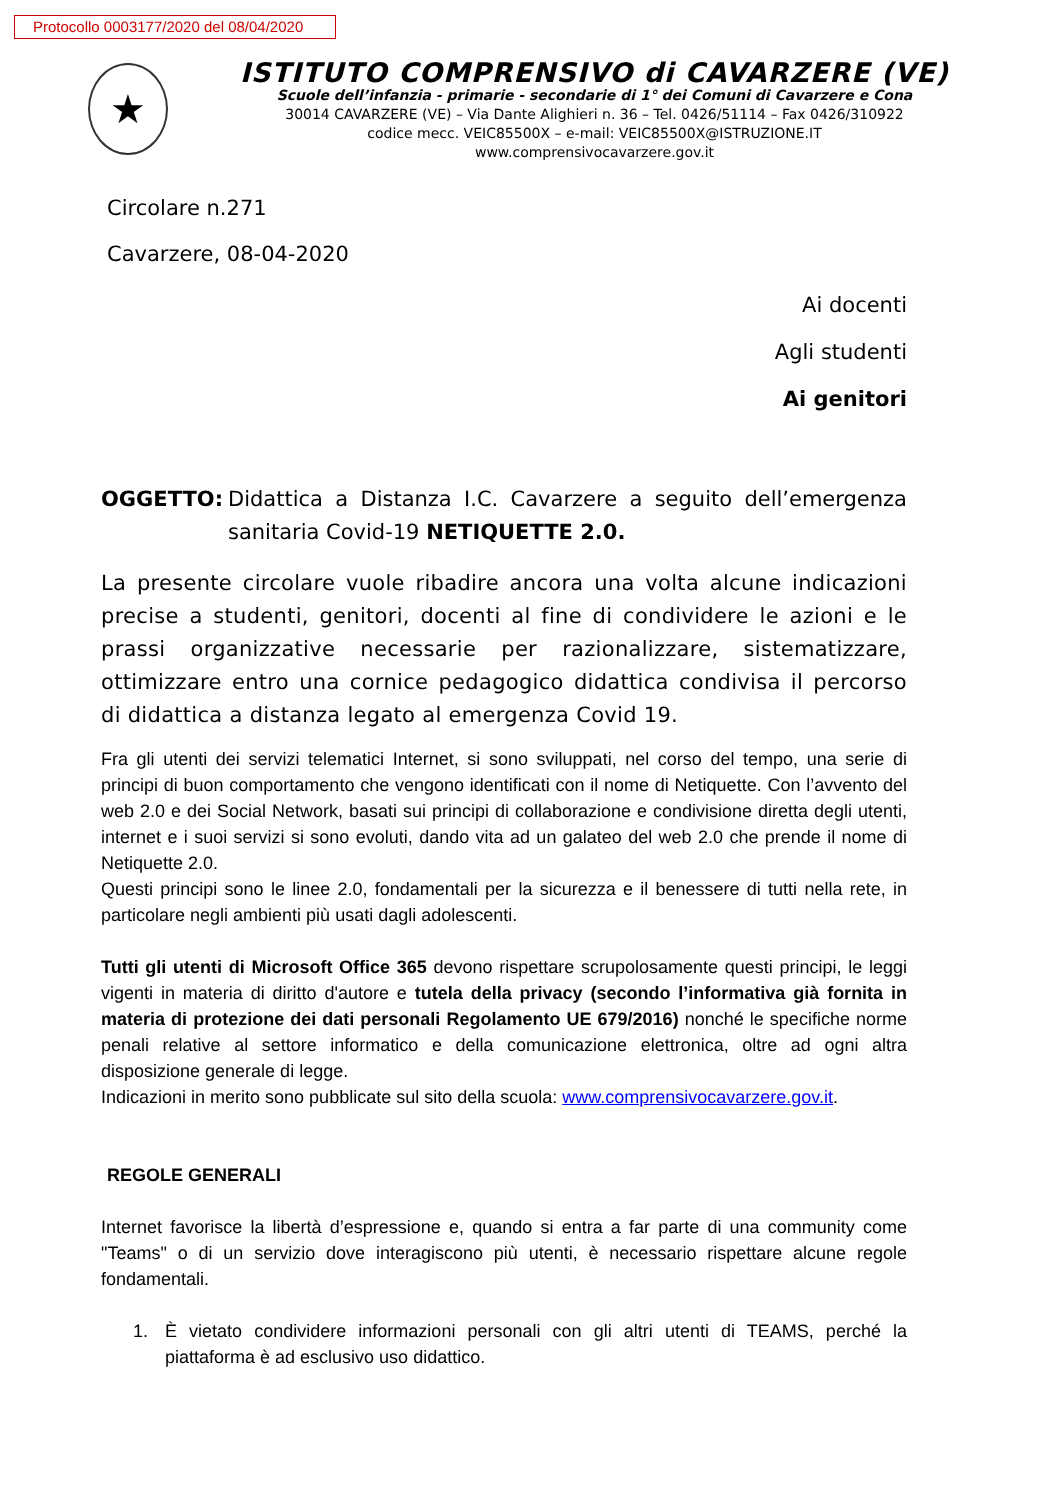Protocollo 0003177/2020 del 08/04/2020
★
ISTITUTO COMPRENSIVO di CAVARZERE (VE)
Scuole dell’infanzia - primarie - secondarie di 1° dei Comuni di Cavarzere e Cona
30014 CAVARZERE (VE) – Via Dante Alighieri n. 36 – Tel. 0426/51114 – Fax 0426/310922
codice mecc. VEIC85500X – e-mail: VEIC85500X@ISTRUZIONE.IT
www.comprensivocavarzere.gov.it
Circolare n.271
Cavarzere, 08-04-2020
Ai docenti
Agli studenti
Ai genitori
OGGETTO: Didattica a Distanza I.C. Cavarzere a seguito dell’emergenza sanitaria Covid-19 NETIQUETTE 2.0.
La presente circolare vuole ribadire ancora una volta alcune indicazioni precise a studenti, genitori, docenti al fine di condividere le azioni e le prassi organizzative necessarie per razionalizzare, sistematizzare, ottimizzare entro una cornice pedagogico didattica condivisa il percorso di didattica a distanza legato al emergenza Covid 19.
Fra gli utenti dei servizi telematici Internet, si sono sviluppati, nel corso del tempo, una serie di principi di buon comportamento che vengono identificati con il nome di Netiquette. Con l’avvento del web 2.0 e dei Social Network, basati sui principi di collaborazione e condivisione diretta degli utenti, internet e i suoi servizi si sono evoluti, dando vita ad un galateo del web 2.0 che prende il nome di Netiquette 2.0.
Questi principi sono le linee 2.0, fondamentali per la sicurezza e il benessere di tutti nella rete, in particolare negli ambienti più usati dagli adolescenti.
Tutti gli utenti di Microsoft Office 365 devono rispettare scrupolosamente questi principi, le leggi vigenti in materia di diritto d'autore e tutela della privacy (secondo l’informativa già fornita in materia di protezione dei dati personali Regolamento UE 679/2016) nonché le specifiche norme penali relative al settore informatico e della comunicazione elettronica, oltre ad ogni altra disposizione generale di legge.
Indicazioni in merito sono pubblicate sul sito della scuola: www.comprensivocavarzere.gov.it.
REGOLE GENERALI
Internet favorisce la libertà d’espressione e, quando si entra a far parte di una community come "Teams" o di un servizio dove interagiscono più utenti, è necessario rispettare alcune regole fondamentali.
1. È vietato condividere informazioni personali con gli altri utenti di TEAMS, perché la piattaforma è ad esclusivo uso didattico.